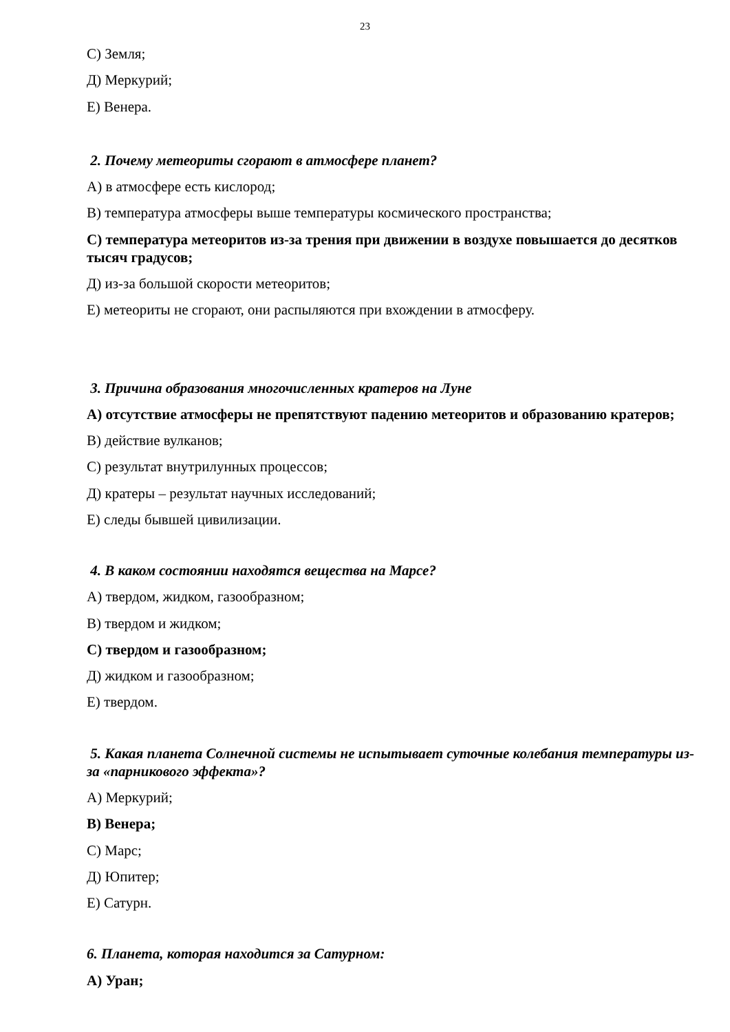23
С) Земля;
Д) Меркурий;
Е) Венера.
2. Почему метеориты сгорают в атмосфере планет?
А) в атмосфере есть кислород;
В) температура атмосферы выше температуры космического пространства;
С) температура метеоритов из-за трения при движении в воздухе повышается до десятков тысяч градусов;
Д) из-за большой скорости метеоритов;
Е) метеориты не сгорают, они распыляются при вхождении в атмосферу.
3. Причина образования многочисленных кратеров на Луне
А) отсутствие атмосферы не препятствуют падению метеоритов и образованию кратеров;
В) действие вулканов;
С) результат внутрилунных процессов;
Д) кратеры – результат научных исследований;
Е) следы бывшей цивилизации.
4. В каком состоянии находятся вещества на Марсе?
А) твердом, жидком, газообразном;
В) твердом и жидком;
С) твердом и газообразном;
Д) жидком и газообразном;
Е) твердом.
5. Какая планета Солнечной системы не испытывает суточные колебания температуры из-за «парникового эффекта»?
А) Меркурий;
В) Венера;
С) Марс;
Д) Юпитер;
Е) Сатурн.
6. Планета, которая находится за Сатурном:
А) Уран;